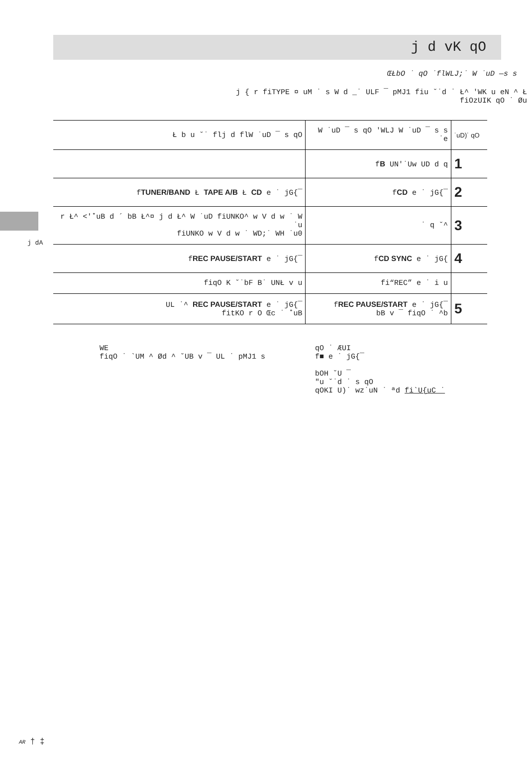j d vK qO
ŒŁbO ˙ qO ˙flWLJ;˙ W ˙uD —s s
j { r fiTYPE ¤ uM ˙ s W d _˙ ULF ¯ pMJ1 fiu ˘˙d ˙ Ł^ 'WK u eN ^ Ł
fiOzUIK qO ˙ Øu
j dA
| Ł b u ˘˙ flj d flW ˙uD ¯ s qO | W ˙uD ¯ s qO 'WLJ W ˙uD ¯ s s ˙e | ˙uD)˙ qO |
| | f B UN'˙Uw UD d q | 1 |
| f TUNER/BAND Ł TAPE A/B Ł CD e ˙ jG{¯ | f CD e ˙ jG{¯ | 2 |
| r Ł^ <'˚uB d ´ bB Ł^¤ j d Ł^ W ˙uD fiUNKO^ w V d w ˙ W ˙u fiUNKO w V d w ˙ WD;˙ WH ˙u0 | ˙ q ˘^ | 3 |
| f REC PAUSE/START e ˙ jG{¯ | f CD SYNC e ˙ jG{ | 4 |
| fiqO K ˘˙bF B˙ UNŁ v u | fi“REC” e ˙ i u | |
| UL ˙^ REC PAUSE/START e ˙ jG{¯ fitKO r O Œc ˙ ˚uB | f REC PAUSE/START e ˙ jG{¯ bB v ¯ fiqO ˙ ^b | 5 |
WE
fiqO ˙ `UM ^ Ød ^ ˘UB v ¯ UL ˙ pMJ1 s
qO ˙ ÆUI
f■ e ˙ jG{¯
bOH ˘U ¯
″u ˘˙d ˙ s qO
qOKI U)˙ wz˙uN ˙ ªd fi`U{uC ˙
AR † ‡